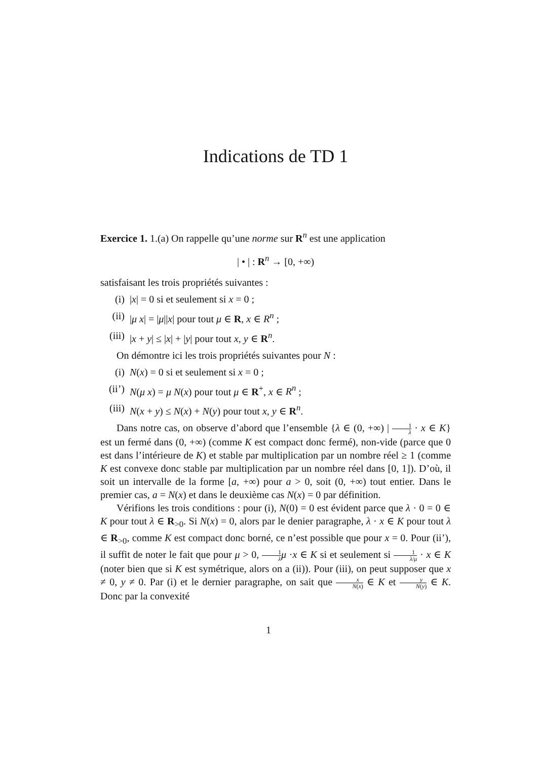Indications de TD 1
Exercice 1. 1.(a) On rappelle qu’une norme sur R<sup>n</sup> est une application
| • | : R<sup>n</sup> → [0, +∞)
satisfaisant les trois propriétés suivantes :
(i) |x| = 0 si et seulement si x = 0 ;
(ii) |μ x| = |μ||x| pour tout μ ∈ R, x ∈ R<sup>n</sup> ;
(iii) |x + y| ≤ |x| + |y| pour tout x, y ∈ R<sup>n</sup>.
On démontre ici les trois propriétés suivantes pour N :
(i) N(x) = 0 si et seulement si x = 0 ;
(ii’) N(μ x) = μ N(x) pour tout μ ∈ R<sup>+</sup>, x ∈ R<sup>n</sup> ;
(iii) N(x + y) ≤ N(x) + N(y) pour tout x, y ∈ R<sup>n</sup>.
Dans notre cas, on observe d’abord que l’ensemble {λ ∈ (0, +∞) | 1 λ · x ∈ K} est un fermé dans (0, +∞) (comme K est compact donc fermé), non-vide (parce que 0 est dans l’intérieure de K) et stable par multiplication par un nombre réel ≥ 1 (comme K est convexe donc stable par multiplication par un nombre réel dans [0, 1]). D’où, il soit un intervalle de la forme [a, +∞) pour a > 0, soit (0, +∞) tout entier. Dans le premier cas, a = N(x) et dans le deuxième cas N(x) = 0 par définition.
Vérifions les trois conditions : pour (i), N(0) = 0 est évident parce que λ · 0 = 0 ∈ K pour tout λ ∈ R<sub>>0</sub>. Si N(x) = 0, alors par le denier paragraphe, λ · x ∈ K pour tout λ ∈ R<sub>>0</sub>, comme K est compact donc borné, ce n’est possible que pour x = 0. Pour (ii’), il suffit de noter le fait que pour μ > 0, 1 λ μ ·x ∈ K si et seulement si 1 λ/μ · x ∈ K (noter bien que si K est symétrique, alors on a (ii)). Pour (iii), on peut supposer que x ≠ 0, y ≠ 0. Par (i) et le dernier paragraphe, on sait que x N(x) ∈ K et y N(y) ∈ K. Donc par la convexité
1